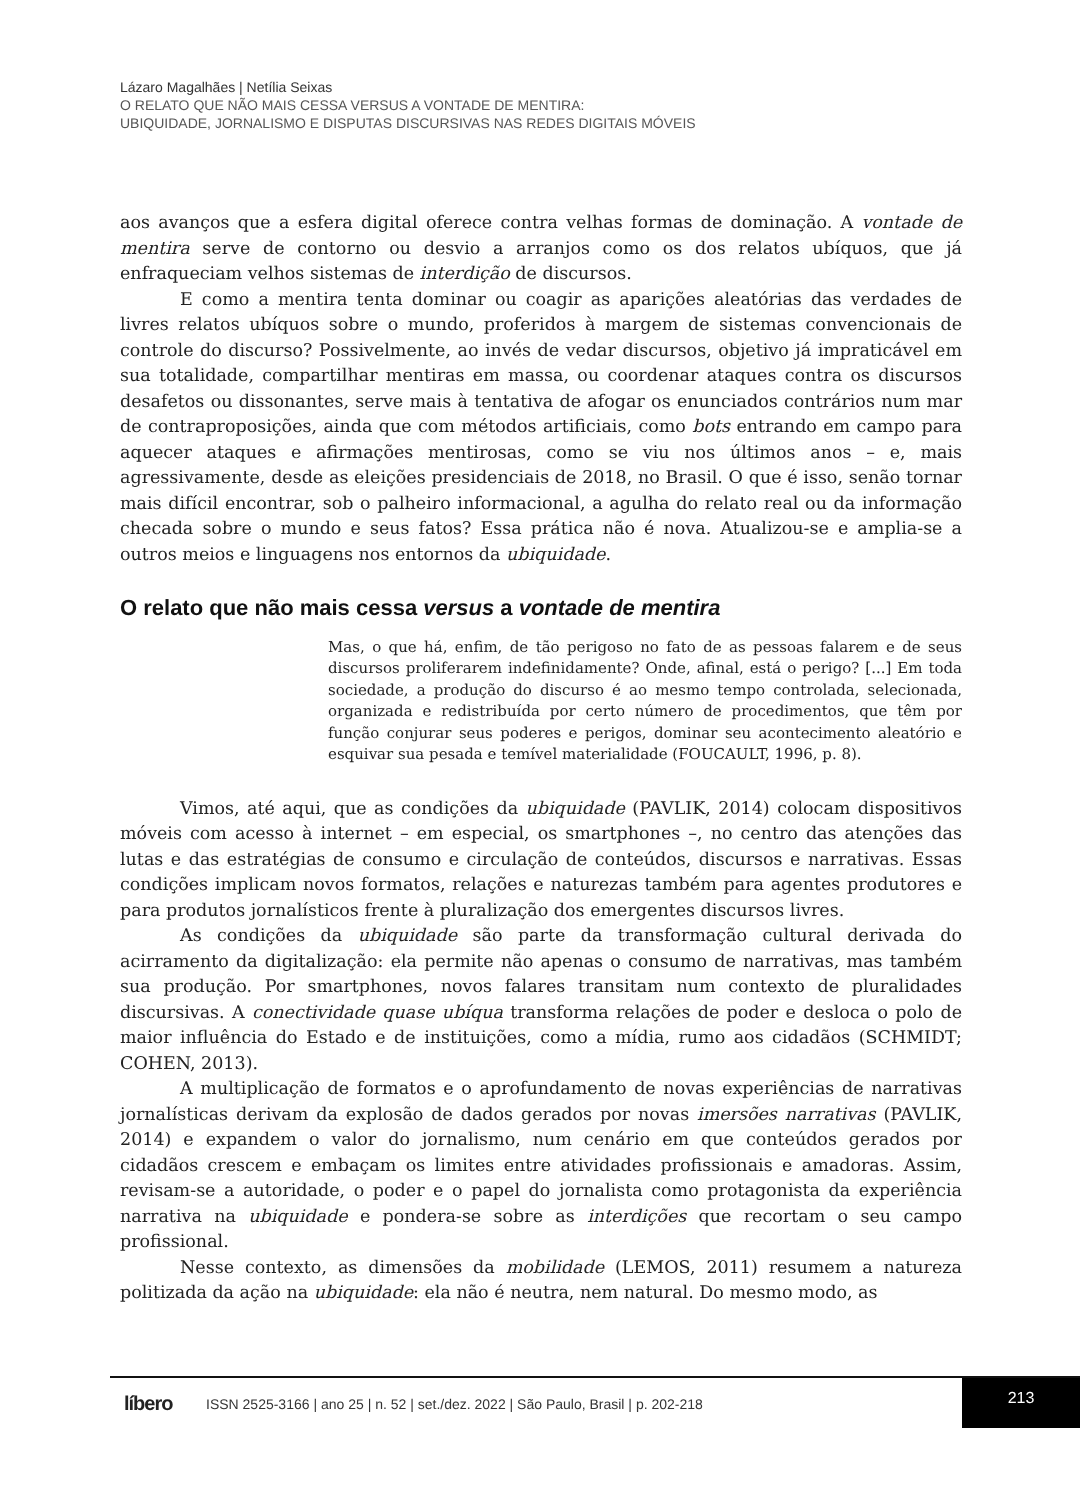Lázaro Magalhães | Netília Seixas
O RELATO QUE NÃO MAIS CESSA VERSUS A VONTADE DE MENTIRA:
UBIQUIDADE, JORNALISMO E DISPUTAS DISCURSIVAS NAS REDES DIGITAIS MÓVEIS
aos avanços que a esfera digital oferece contra velhas formas de dominação. A vontade de mentira serve de contorno ou desvio a arranjos como os dos relatos ubíquos, que já enfraqueciam velhos sistemas de interdição de discursos.
E como a mentira tenta dominar ou coagir as aparições aleatórias das verdades de livres relatos ubíquos sobre o mundo, proferidos à margem de sistemas convencionais de controle do discurso? Possivelmente, ao invés de vedar discursos, objetivo já impraticável em sua totalidade, compartilhar mentiras em massa, ou coordenar ataques contra os discursos desafetos ou dissonantes, serve mais à tentativa de afogar os enunciados contrários num mar de contraproposições, ainda que com métodos artificiais, como bots entrando em campo para aquecer ataques e afirmações mentirosas, como se viu nos últimos anos – e, mais agressivamente, desde as eleições presidenciais de 2018, no Brasil. O que é isso, senão tornar mais difícil encontrar, sob o palheiro informacional, a agulha do relato real ou da informação checada sobre o mundo e seus fatos? Essa prática não é nova. Atualizou-se e amplia-se a outros meios e linguagens nos entornos da ubiquidade.
O relato que não mais cessa versus a vontade de mentira
Mas, o que há, enfim, de tão perigoso no fato de as pessoas falarem e de seus discursos proliferarem indefinidamente? Onde, afinal, está o perigo? [...] Em toda sociedade, a produção do discurso é ao mesmo tempo controlada, selecionada, organizada e redistribuída por certo número de procedimentos, que têm por função conjurar seus poderes e perigos, dominar seu acontecimento aleatório e esquivar sua pesada e temível materialidade (FOUCAULT, 1996, p. 8).
Vimos, até aqui, que as condições da ubiquidade (PAVLIK, 2014) colocam dispositivos móveis com acesso à internet – em especial, os smartphones –, no centro das atenções das lutas e das estratégias de consumo e circulação de conteúdos, discursos e narrativas. Essas condições implicam novos formatos, relações e naturezas também para agentes produtores e para produtos jornalísticos frente à pluralização dos emergentes discursos livres.
As condições da ubiquidade são parte da transformação cultural derivada do acirramento da digitalização: ela permite não apenas o consumo de narrativas, mas também sua produção. Por smartphones, novos falares transitam num contexto de pluralidades discursivas. A conectividade quase ubíqua transforma relações de poder e desloca o polo de maior influência do Estado e de instituições, como a mídia, rumo aos cidadãos (SCHMIDT; COHEN, 2013).
A multiplicação de formatos e o aprofundamento de novas experiências de narrativas jornalísticas derivam da explosão de dados gerados por novas imersões narrativas (PAVLIK, 2014) e expandem o valor do jornalismo, num cenário em que conteúdos gerados por cidadãos crescem e embaçam os limites entre atividades profissionais e amadoras. Assim, revisam-se a autoridade, o poder e o papel do jornalista como protagonista da experiência narrativa na ubiquidade e pondera-se sobre as interdições que recortam o seu campo profissional.
Nesse contexto, as dimensões da mobilidade (LEMOS, 2011) resumem a natureza politizada da ação na ubiquidade: ela não é neutra, nem natural. Do mesmo modo, as
líbero ISSN 2525-3166 | ano 25 | n. 52 | set./dez. 2022 | São Paulo, Brasil | p. 202-218
213